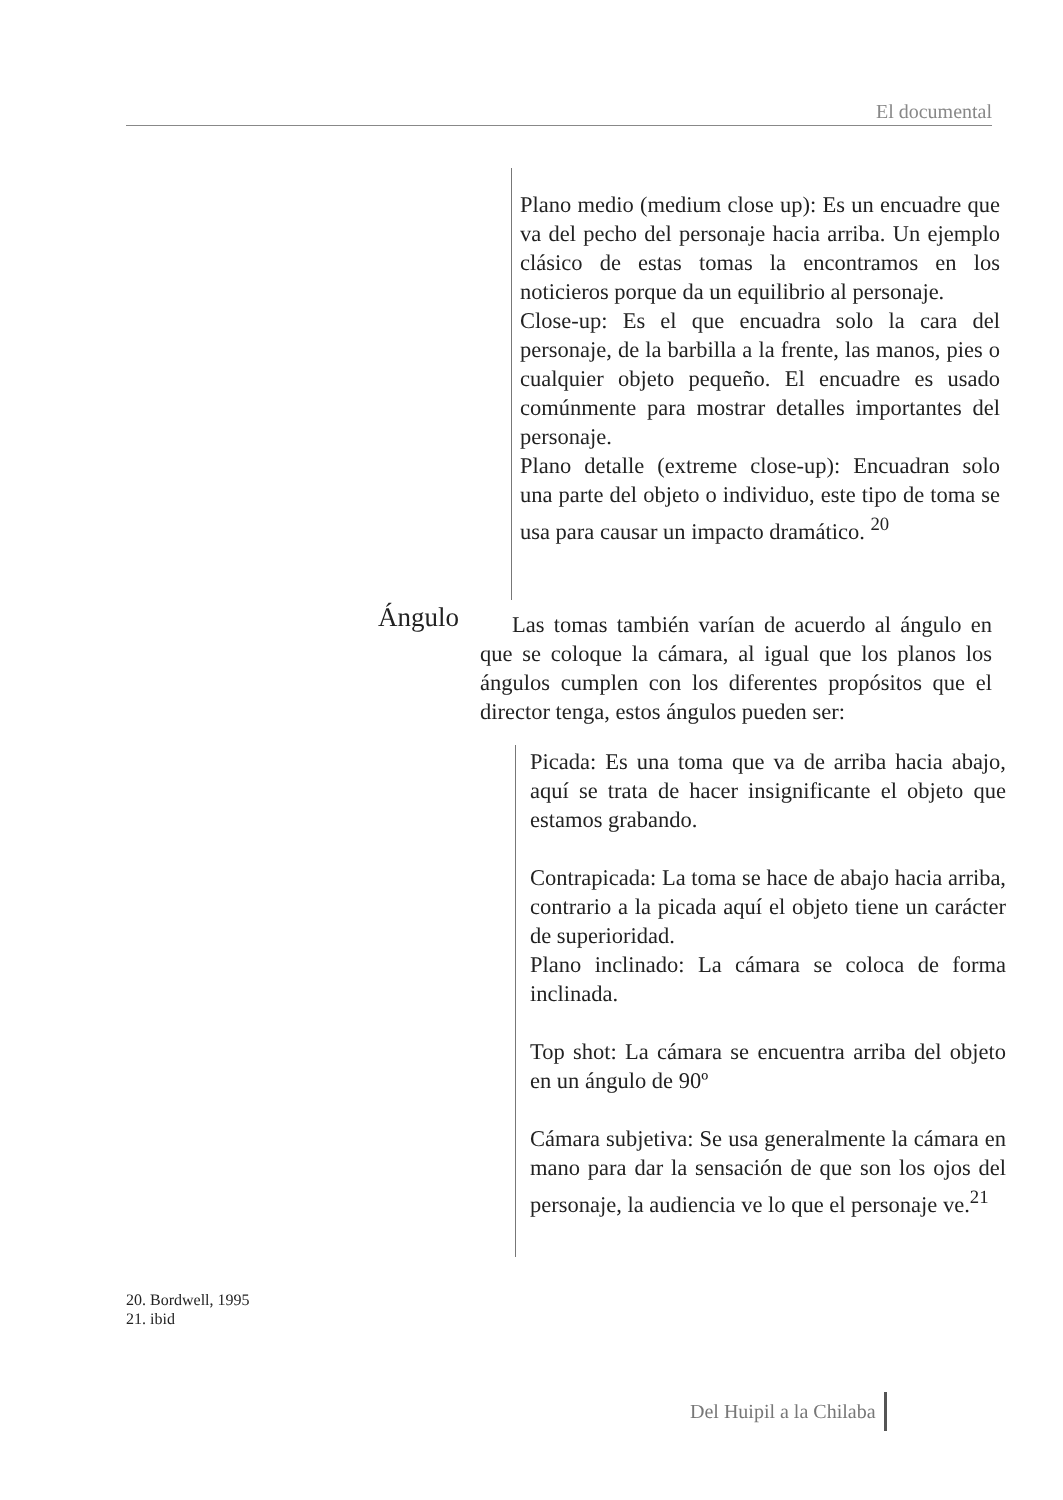El documental
Plano medio (medium close up): Es un encuadre que va del pecho del personaje hacia arriba. Un ejemplo clásico de estas tomas la encontramos en los noticieros porque da un equilibrio al personaje.
Close-up: Es el que encuadra solo la cara del personaje, de la barbilla a la frente, las manos, pies o cualquier objeto pequeño. El encuadre es usado comúnmente para mostrar detalles importantes del personaje.
Plano detalle (extreme close-up): Encuadran solo una parte del objeto o individuo, este tipo de toma se usa para causar un impacto dramático. <sup>20</sup>
Ángulo
Las tomas también varían de acuerdo al ángulo en que se coloque la cámara, al igual que los planos los ángulos cumplen con los diferentes propósitos que el director tenga, estos ángulos pueden ser:
Picada: Es una toma que va de arriba hacia abajo, aquí se trata de hacer insignificante el objeto que estamos grabando.
Contrapicada: La toma se hace de abajo hacia arriba, contrario a la picada aquí el objeto tiene un carácter de superioridad.
Plano inclinado: La cámara se coloca de forma inclinada.
Top shot: La cámara se encuentra arriba del objeto en un ángulo de 90º
Cámara subjetiva: Se usa generalmente la cámara en mano para dar la sensación de que son los ojos del personaje, la audiencia ve lo que el personaje ve.<sup>21</sup>
20. Bordwell, 1995
21. ibid
Del Huipil a la Chilaba